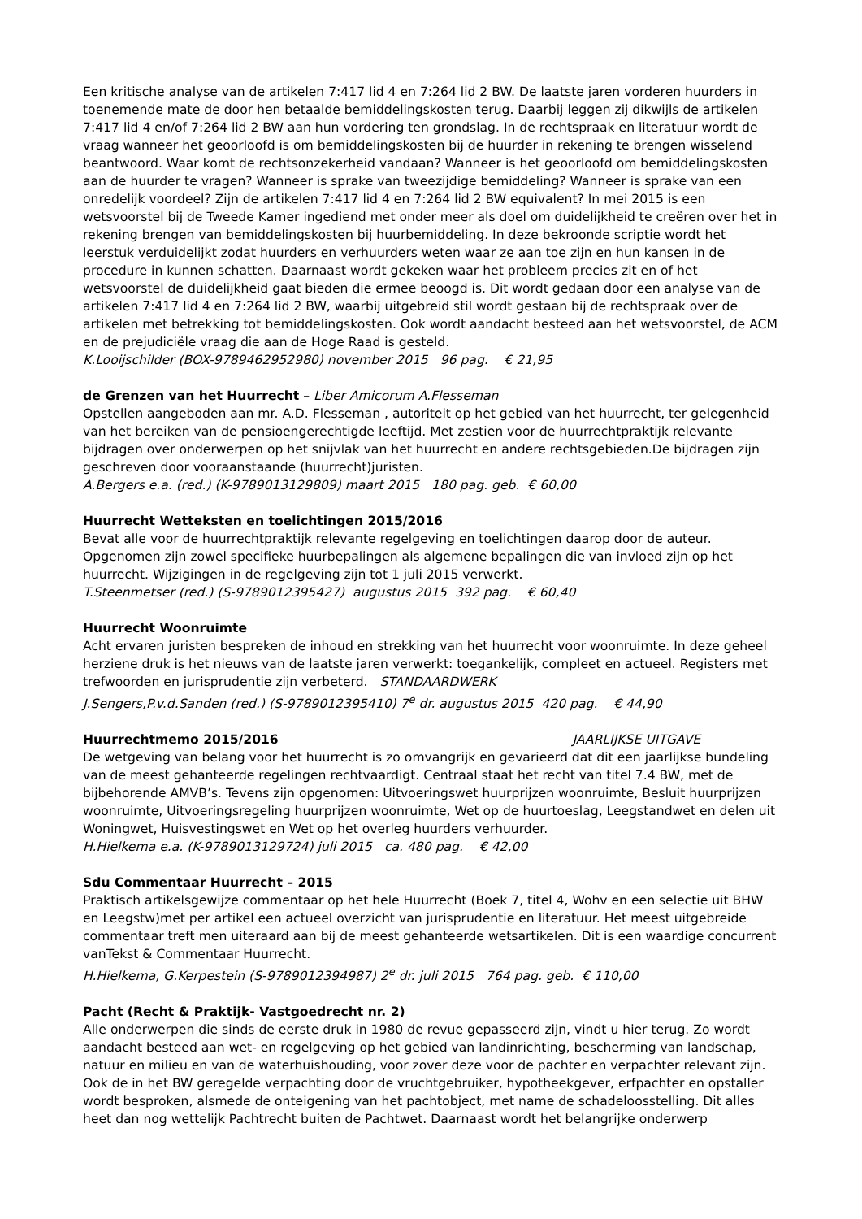Een kritische analyse van de artikelen 7:417 lid 4 en 7:264 lid 2 BW. De laatste jaren vorderen huurders in toenemende mate de door hen betaalde bemiddelingskosten terug. Daarbij leggen zij dikwijls de artikelen 7:417 lid 4 en/of 7:264 lid 2 BW aan hun vordering ten grondslag. In de rechtspraak en literatuur wordt de vraag wanneer het geoorloofd is om bemiddelingskosten bij de huurder in rekening te brengen wisselend beantwoord. Waar komt de rechtsonzekerheid vandaan? Wanneer is het geoorloofd om bemiddelingskosten aan de huurder te vragen? Wanneer is sprake van tweezijdige bemiddeling? Wanneer is sprake van een onredelijk voordeel? Zijn de artikelen 7:417 lid 4 en 7:264 lid 2 BW equivalent? In mei 2015 is een wetsvoorstel bij de Tweede Kamer ingediend met onder meer als doel om duidelijkheid te creëren over het in rekening brengen van bemiddelingskosten bij huurbemiddeling. In deze bekroonde scriptie wordt het leerstuk verduidelijkt zodat huurders en verhuurders weten waar ze aan toe zijn en hun kansen in de procedure in kunnen schatten. Daarnaast wordt gekeken waar het probleem precies zit en of het wetsvoorstel de duidelijkheid gaat bieden die ermee beoogd is. Dit wordt gedaan door een analyse van de artikelen 7:417 lid 4 en 7:264 lid 2 BW, waarbij uitgebreid stil wordt gestaan bij de rechtspraak over de artikelen met betrekking tot bemiddelingskosten. Ook wordt aandacht besteed aan het wetsvoorstel, de ACM en de prejudiciële vraag die aan de Hoge Raad is gesteld.
K.Looijschilder (BOX-9789462952980) november 2015 96 pag. € 21,95
de Grenzen van het Huurrecht – Liber Amicorum A.Flesseman
Opstellen aangeboden aan mr. A.D. Flesseman , autoriteit op het gebied van het huurrecht, ter gelegenheid van het bereiken van de pensioengerechtigde leeftijd. Met zestien voor de huurrechtpraktijk relevante bijdragen over onderwerpen op het snijvlak van het huurrecht en andere rechtsgebieden.De bijdragen zijn geschreven door vooraanstaande (huurrecht)juristen.
A.Bergers e.a. (red.) (K-9789013129809) maart 2015 180 pag. geb. € 60,00
Huurrecht Wetteksten en toelichtingen 2015/2016
Bevat alle voor de huurrechtpraktijk relevante regelgeving en toelichtingen daarop door de auteur. Opgenomen zijn zowel specifieke huurbepalingen als algemene bepalingen die van invloed zijn op het huurrecht. Wijzigingen in de regelgeving zijn tot 1 juli 2015 verwerkt.
T.Steenmetser (red.) (S-9789012395427) augustus 2015 392 pag. € 60,40
Huurrecht Woonruimte
Acht ervaren juristen bespreken de inhoud en strekking van het huurrecht voor woonruimte. In deze geheel herziene druk is het nieuws van de laatste jaren verwerkt: toegankelijk, compleet en actueel. Registers met trefwoorden en jurisprudentie zijn verbeterd. STANDAARDWERK
J.Sengers,P.v.d.Sanden (red.) (S-9789012395410) 7<sup>e</sup> dr. augustus 2015 420 pag. € 44,90
Huurrechtmemo 2015/2016 JAARLIJKSE UITGAVE
De wetgeving van belang voor het huurrecht is zo omvangrijk en gevarieerd dat dit een jaarlijkse bundeling van de meest gehanteerde regelingen rechtvaardigt. Centraal staat het recht van titel 7.4 BW, met de bijbehorende AMVB’s. Tevens zijn opgenomen: Uitvoeringswet huurprijzen woonruimte, Besluit huurprijzen woonruimte, Uitvoeringsregeling huurprijzen woonruimte, Wet op de huurtoeslag, Leegstandwet en delen uit Woningwet, Huisvestingswet en Wet op het overleg huurders verhuurder.
H.Hielkema e.a. (K-9789013129724) juli 2015 ca. 480 pag. € 42,00
Sdu Commentaar Huurrecht – 2015
Praktisch artikelsgewijze commentaar op het hele Huurrecht (Boek 7, titel 4, Wohv en een selectie uit BHW en Leegstw)met per artikel een actueel overzicht van jurisprudentie en literatuur. Het meest uitgebreide commentaar treft men uiteraard aan bij de meest gehanteerde wetsartikelen. Dit is een waardige concurrent vanTekst & Commentaar Huurrecht.
H.Hielkema, G.Kerpestein (S-9789012394987) 2<sup>e</sup> dr. juli 2015 764 pag. geb. € 110,00
Pacht (Recht & Praktijk- Vastgoedrecht nr. 2)
Alle onderwerpen die sinds de eerste druk in 1980 de revue gepasseerd zijn, vindt u hier terug. Zo wordt aandacht besteed aan wet- en regelgeving op het gebied van landinrichting, bescherming van landschap, natuur en milieu en van de waterhuishouding, voor zover deze voor de pachter en verpachter relevant zijn. Ook de in het BW geregelde verpachting door de vruchtgebruiker, hypotheekgever, erfpachter en opstaller wordt besproken, alsmede de onteigening van het pachtobject, met name de schadeloosstelling. Dit alles heet dan nog wettelijk Pachtrecht buiten de Pachtwet. Daarnaast wordt het belangrijke onderwerp